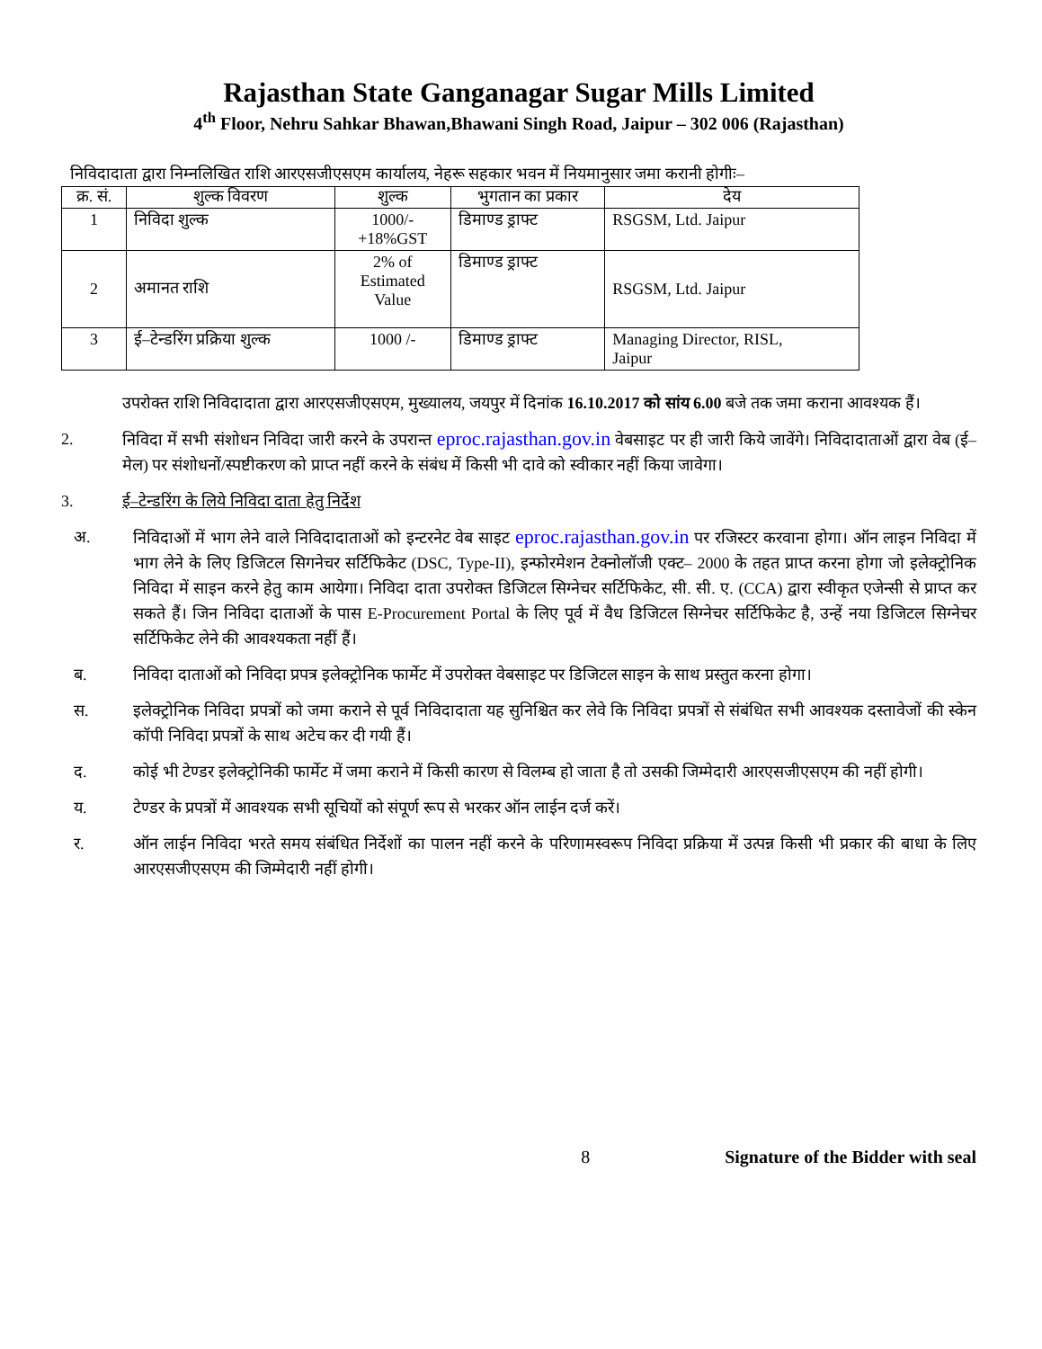Rajasthan State Ganganagar Sugar Mills Limited
4<sup>th</sup> Floor, Nehru Sahkar Bhawan,Bhawani Singh Road, Jaipur – 302 006 (Rajasthan)
निविदादाता द्वारा निम्नलिखित राशि आरएसजीएसएम कार्यालय, नेहरू सहकार भवन में नियमानुसार जमा करानी होगीः–
| क्र. सं. | शुल्क विवरण | शुल्क | भुगतान का प्रकार | देय |
| --- | --- | --- | --- | --- |
| 1 | निविदा शुल्क | 1000/- +18%GST | डिमाण्ड ड्राफ्ट | RSGSM, Ltd. Jaipur |
| 2 | अमानत राशि | 2% of Estimated Value | डिमाण्ड ड्राफ्ट | RSGSM, Ltd. Jaipur |
| 3 | ई–टेन्डरिंग प्रक्रिया शुल्क | 1000 /- | डिमाण्ड ड्राफ्ट | Managing Director, RISL, Jaipur |
उपरोक्त राशि निविदादाता द्वारा आरएसजीएसएम, मुख्यालय, जयपुर में दिनांक 16.10.2017 को सांय 6.00 बजे तक जमा कराना आवश्यक हैं।
2. निविदा में सभी संशोधन निविदा जारी करने के उपरान्त eproc.rajasthan.gov.in वेबसाइट पर ही जारी किये जावेंगे। निविदादाताओं द्वारा वेब (ई–मेल) पर संशोधनों/स्पष्टीकरण को प्राप्त नहीं करने के संबंध में किसी भी दावे को स्वीकार नहीं किया जावेगा।
3. ई–टेन्डरिंग के लिये निविदा दाता हेतु निर्देश
अ. निविदाओं में भाग लेने वाले निविदादाताओं को इन्टरनेट वेब साइट eproc.rajasthan.gov.in पर रजिस्टर करवाना होगा। ऑन लाइन निविदा में भाग लेने के लिए डिजिटल सिगनेचर सर्टिफिकेट (DSC, Type-II), इन्फोरमेशन टेक्नोलॉजी एक्ट– 2000 के तहत प्राप्त करना होगा जो इलेक्ट्रोनिक निविदा में साइन करने हेतु काम आयेगा। निविदा दाता उपरोक्त डिजिटल सिग्नेचर सर्टिफिकेट, सी. सी. ए. (CCA) द्वारा स्वीकृत एजेन्सी से प्राप्त कर सकते हैं। जिन निविदा दाताओं के पास E-Procurement Portal के लिए पूर्व में वैध डिजिटल सिग्नेचर सर्टिफिकेट है, उन्हें नया डिजिटल सिग्नेचर सर्टिफिकेट लेने की आवश्यकता नहीं हैं।
ब. निविदा दाताओं को निविदा प्रपत्र इलेक्ट्रोनिक फार्मेट में उपरोक्त वेबसाइट पर डिजिटल साइन के साथ प्रस्तुत करना होगा।
स. इलेक्ट्रोनिक निविदा प्रपत्रों को जमा कराने से पूर्व निविदादाता यह सुनिश्चित कर लेवे कि निविदा प्रपत्रों से संबंधित सभी आवश्यक दस्तावेजों की स्केन कॉपी निविदा प्रपत्रों के साथ अटेच कर दी गयी हैं।
द. कोई भी टेण्डर इलेक्ट्रोनिकी फार्मेट में जमा कराने में किसी कारण से विलम्ब हो जाता है तो उसकी जिम्मेदारी आरएसजीएसएम की नहीं होगी।
य. टेण्डर के प्रपत्रों में आवश्यक सभी सूचियों को संपूर्ण रूप से भरकर ऑन लाईन दर्ज करें।
र. ऑन लाईन निविदा भरते समय संबंधित निर्देशों का पालन नहीं करने के परिणामस्वरूप निविदा प्रक्रिया में उत्पन्न किसी भी प्रकार की बाधा के लिए आरएसजीएसएम की जिम्मेदारी नहीं होगी।
8 Signature of the Bidder with seal